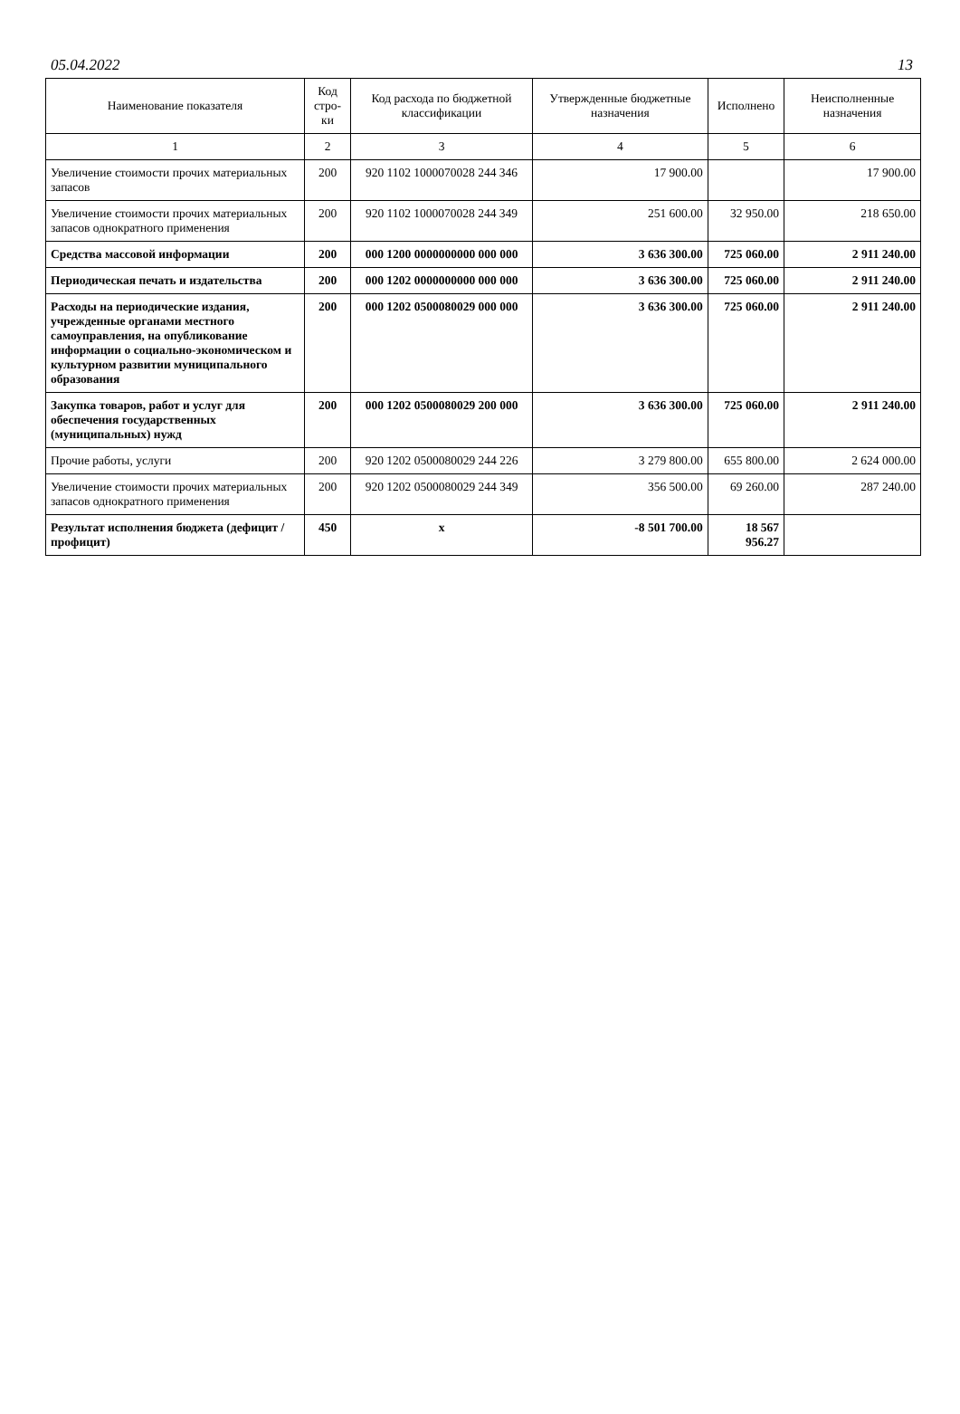05.04.2022 13
| Наименование показателя | Код стро-ки | Код расхода по бюджетной классификации | Утвержденные бюджетные назначения | Исполнено | Неисполненные назначения |
| --- | --- | --- | --- | --- | --- |
| 1 | 2 | 3 | 4 | 5 | 6 |
| Увеличение стоимости прочих материальных запасов | 200 | 920 1102 1000070028 244 346 | 17 900.00 | | 17 900.00 |
| Увеличение стоимости прочих материальных запасов однократного применения | 200 | 920 1102 1000070028 244 349 | 251 600.00 | 32 950.00 | 218 650.00 |
| Средства массовой информации | 200 | 000 1200 0000000000 000 000 | 3 636 300.00 | 725 060.00 | 2 911 240.00 |
| Периодическая печать и издательства | 200 | 000 1202 0000000000 000 000 | 3 636 300.00 | 725 060.00 | 2 911 240.00 |
| Расходы на периодические издания, учрежденные органами местного самоуправления, на опубликование информации о социально-экономическом и культурном развитии муниципального образования | 200 | 000 1202 0500080029 000 000 | 3 636 300.00 | 725 060.00 | 2 911 240.00 |
| Закупка товаров, работ и услуг для обеспечения государственных (муниципальных) нужд | 200 | 000 1202 0500080029 200 000 | 3 636 300.00 | 725 060.00 | 2 911 240.00 |
| Прочие работы, услуги | 200 | 920 1202 0500080029 244 226 | 3 279 800.00 | 655 800.00 | 2 624 000.00 |
| Увеличение стоимости прочих материальных запасов однократного применения | 200 | 920 1202 0500080029 244 349 | 356 500.00 | 69 260.00 | 287 240.00 |
| Результат исполнения бюджета (дефицит / профицит) | 450 | x | -8 501 700.00 | 18 567 956.27 | |